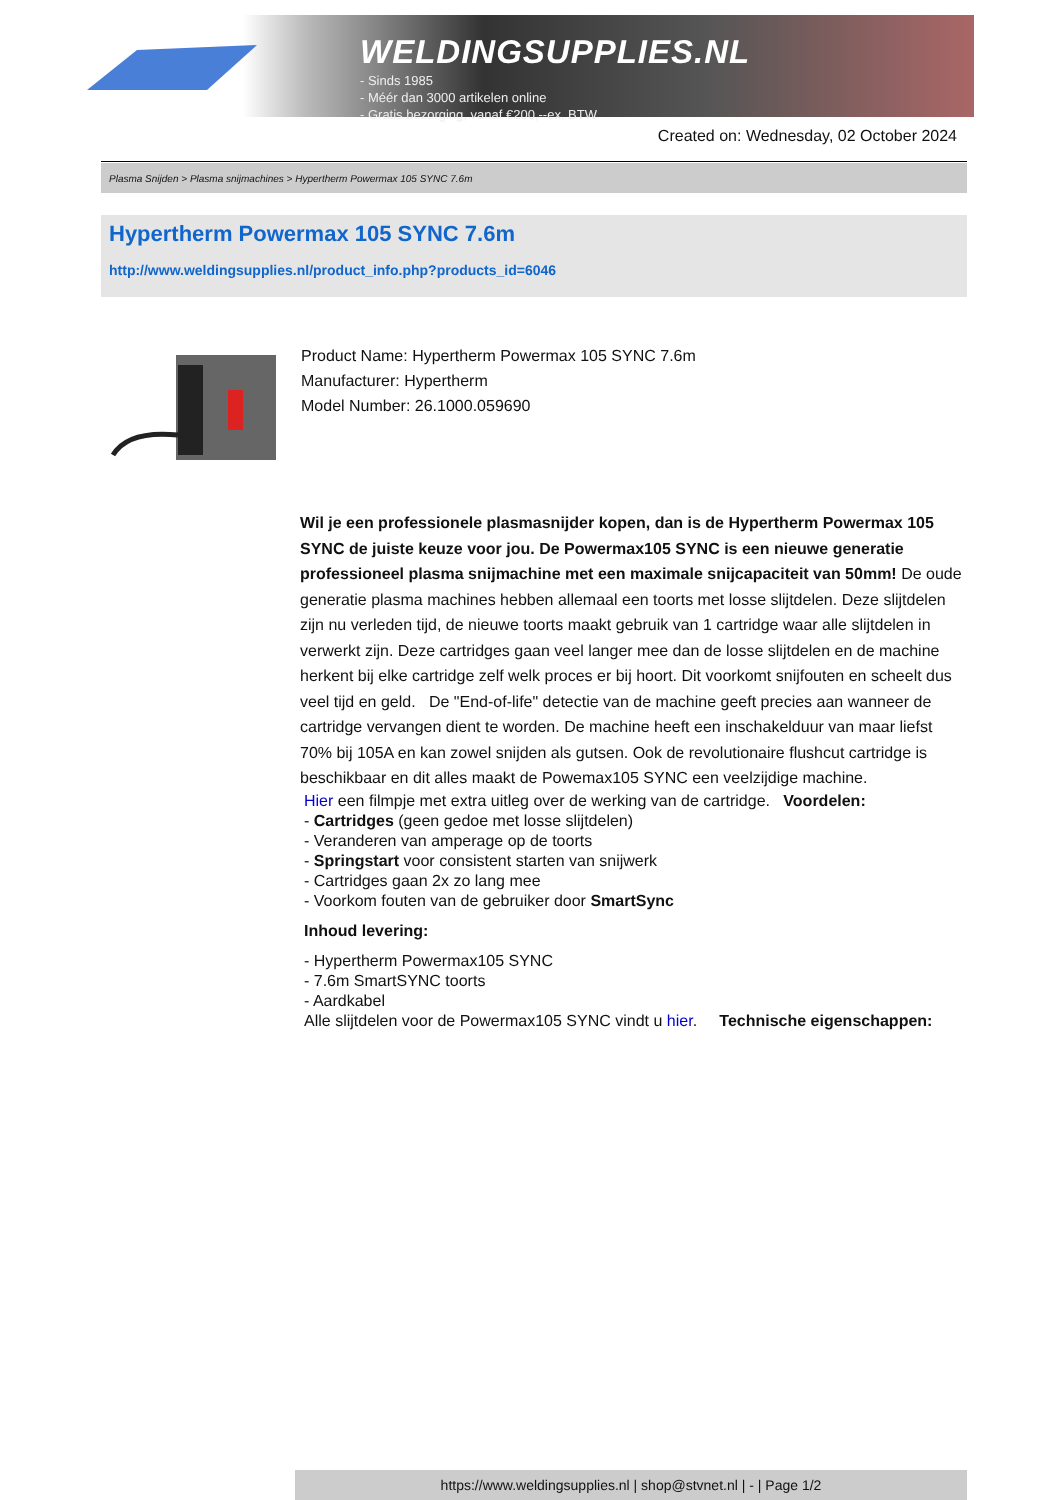WELDINGSUPPLIES.NL
- Sinds 1985
- Méér dan 3000 artikelen online
- Gratis bezorging, vanaf €200,--ex. BTW
Created on: Wednesday, 02 October 2024
Plasma Snijden > Plasma snijmachines > Hypertherm Powermax 105 SYNC 7.6m
Hypertherm Powermax 105 SYNC 7.6m
http://www.weldingsupplies.nl/product_info.php?products_id=6046
Product Name: Hypertherm Powermax 105 SYNC 7.6m
Manufacturer: Hypertherm
Model Number: 26.1000.059690
Wil je een professionele plasmasnijder kopen, dan is de Hypertherm Powermax 105 SYNC de juiste keuze voor jou. De Powermax105 SYNC is een nieuwe generatie professioneel plasma snijmachine met een maximale snijcapaciteit van 50mm! De oude generatie plasma machines hebben allemaal een toorts met losse slijtdelen. Deze slijtdelen zijn nu verleden tijd, de nieuwe toorts maakt gebruik van 1 cartridge waar alle slijtdelen in verwerkt zijn. Deze cartridges gaan veel langer mee dan de losse slijtdelen en de machine herkent bij elke cartridge zelf welk proces er bij hoort. Dit voorkomt snijfouten en scheelt dus veel tijd en geld. De "End-of-life" detectie van de machine geeft precies aan wanneer de cartridge vervangen dient te worden. De machine heeft een inschakelduur van maar liefst 70% bij 105A en kan zowel snijden als gutsen. Ook de revolutionaire flushcut cartridge is beschikbaar en dit alles maakt de Powemax105 SYNC een veelzijdige machine.
Hier een filmpje met extra uitleg over de werking van de cartridge. Voordelen:
- Cartridges (geen gedoe met losse slijtdelen)
- Veranderen van amperage op de toorts
- Springstart voor consistent starten van snijwerk
- Cartridges gaan 2x zo lang mee
- Voorkom fouten van de gebruiker door SmartSync
Inhoud levering:
- Hypertherm Powermax105 SYNC
- 7.6m SmartSYNC toorts
- Aardkabel
Alle slijtdelen voor de Powermax105 SYNC vindt u hier. Technische eigenschappen:
https://www.weldingsupplies.nl | shop@stvnet.nl | - | Page 1/2